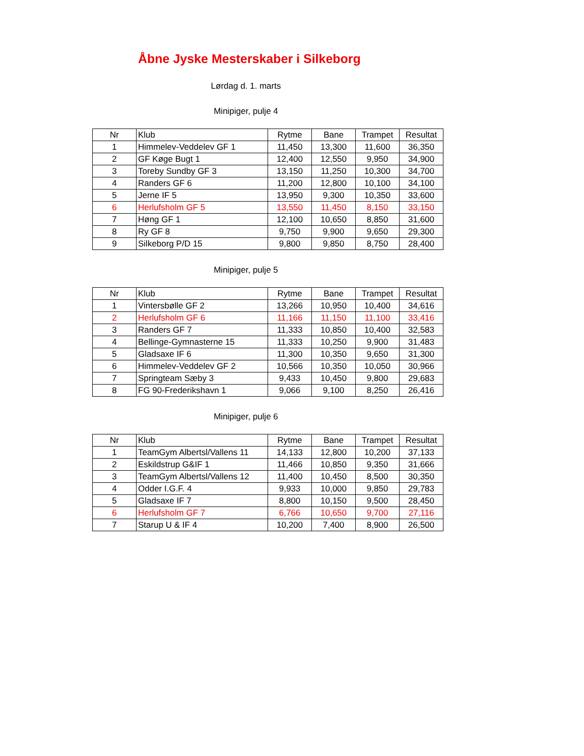Åbne Jyske Mesterskaber i Silkeborg
Lørdag d. 1. marts
Minipiger, pulje 4
| Nr | Klub | Rytme | Bane | Trampet | Resultat |
| --- | --- | --- | --- | --- | --- |
| 1 | Himmelev-Veddelev GF 1 | 11,450 | 13,300 | 11,600 | 36,350 |
| 2 | GF Køge Bugt 1 | 12,400 | 12,550 | 9,950 | 34,900 |
| 3 | Toreby Sundby GF 3 | 13,150 | 11,250 | 10,300 | 34,700 |
| 4 | Randers GF 6 | 11,200 | 12,800 | 10,100 | 34,100 |
| 5 | Jerne IF 5 | 13,950 | 9,300 | 10,350 | 33,600 |
| 6 | Herlufsholm GF 5 | 13,550 | 11,450 | 8,150 | 33,150 |
| 7 | Høng GF 1 | 12,100 | 10,650 | 8,850 | 31,600 |
| 8 | Ry GF 8 | 9,750 | 9,900 | 9,650 | 29,300 |
| 9 | Silkeborg P/D 15 | 9,800 | 9,850 | 8,750 | 28,400 |
Minipiger, pulje 5
| Nr | Klub | Rytme | Bane | Trampet | Resultat |
| --- | --- | --- | --- | --- | --- |
| 1 | Vintersbølle GF 2 | 13,266 | 10,950 | 10,400 | 34,616 |
| 2 | Herlufsholm GF 6 | 11,166 | 11,150 | 11,100 | 33,416 |
| 3 | Randers GF 7 | 11,333 | 10,850 | 10,400 | 32,583 |
| 4 | Bellinge-Gymnasterne 15 | 11,333 | 10,250 | 9,900 | 31,483 |
| 5 | Gladsaxe IF 6 | 11,300 | 10,350 | 9,650 | 31,300 |
| 6 | Himmelev-Veddelev GF 2 | 10,566 | 10,350 | 10,050 | 30,966 |
| 7 | Springteam Sæby 3 | 9,433 | 10,450 | 9,800 | 29,683 |
| 8 | FG 90-Frederikshavn 1 | 9,066 | 9,100 | 8,250 | 26,416 |
Minipiger, pulje 6
| Nr | Klub | Rytme | Bane | Trampet | Resultat |
| --- | --- | --- | --- | --- | --- |
| 1 | TeamGym Albertsl/Vallens 11 | 14,133 | 12,800 | 10,200 | 37,133 |
| 2 | Eskildstrup G&IF 1 | 11,466 | 10,850 | 9,350 | 31,666 |
| 3 | TeamGym Albertsl/Vallens 12 | 11,400 | 10,450 | 8,500 | 30,350 |
| 4 | Odder I.G.F. 4 | 9,933 | 10,000 | 9,850 | 29,783 |
| 5 | Gladsaxe IF 7 | 8,800 | 10,150 | 9,500 | 28,450 |
| 6 | Herlufsholm GF 7 | 6,766 | 10,650 | 9,700 | 27,116 |
| 7 | Starup U & IF 4 | 10,200 | 7,400 | 8,900 | 26,500 |